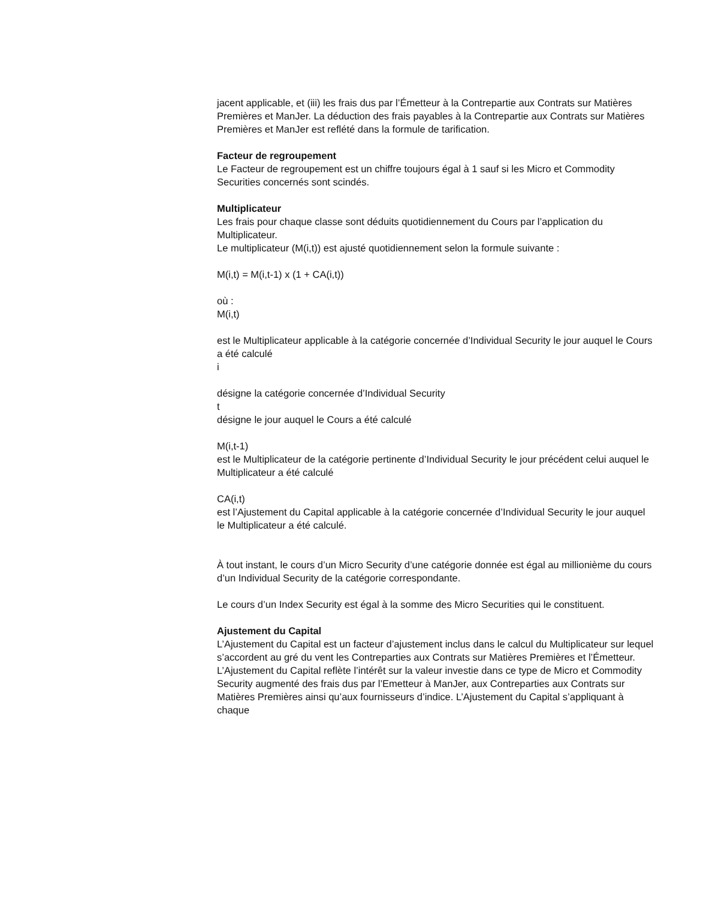jacent applicable, et (iii) les frais dus par l’Émetteur à la Contrepartie aux Contrats sur Matières Premières et ManJer. La déduction des frais payables à la Contrepartie aux Contrats sur Matières Premières et ManJer est reflété dans la formule de tarification.
Facteur de regroupement
Le Facteur de regroupement est un chiffre toujours égal à 1 sauf si les Micro et Commodity Securities concernés sont scindés.
Multiplicateur
Les frais pour chaque classe sont déduits quotidiennement du Cours par l’application du Multiplicateur.
Le multiplicateur (M(i,t)) est ajusté quotidiennement selon la formule suivante :
M(i,t) = M(i,t-1) x (1 + CA(i,t))
où :
M(i,t)
est le Multiplicateur applicable à la catégorie concernée d’Individual Security le jour auquel le Cours a été calculé
i
désigne la catégorie concernée d’Individual Security
t
désigne le jour auquel le Cours a été calculé
M(i,t-1)
est le Multiplicateur de la catégorie pertinente d’Individual Security le jour précédent celui auquel le Multiplicateur a été calculé
CA(i,t)
est l’Ajustement du Capital applicable à la catégorie concernée d’Individual Security le jour auquel le Multiplicateur a été calculé.
À tout instant, le cours d’un Micro Security d’une catégorie donnée est égal au millionième du cours d’un Individual Security de la catégorie correspondante.
Le cours d’un Index Security est égal à la somme des Micro Securities qui le constituent.
Ajustement du Capital
L’Ajustement du Capital est un facteur d’ajustement inclus dans le calcul du Multiplicateur sur lequel s’accordent au gré du vent les Contreparties aux Contrats sur Matières Premières et l’Émetteur. L’Ajustement du Capital reflète l’intérêt sur la valeur investie dans ce type de Micro et Commodity Security augmenté des frais dus par l’Emetteur à ManJer, aux Contreparties aux Contrats sur Matières Premières ainsi qu’aux fournisseurs d’indice. L’Ajustement du Capital s’appliquant à chaque